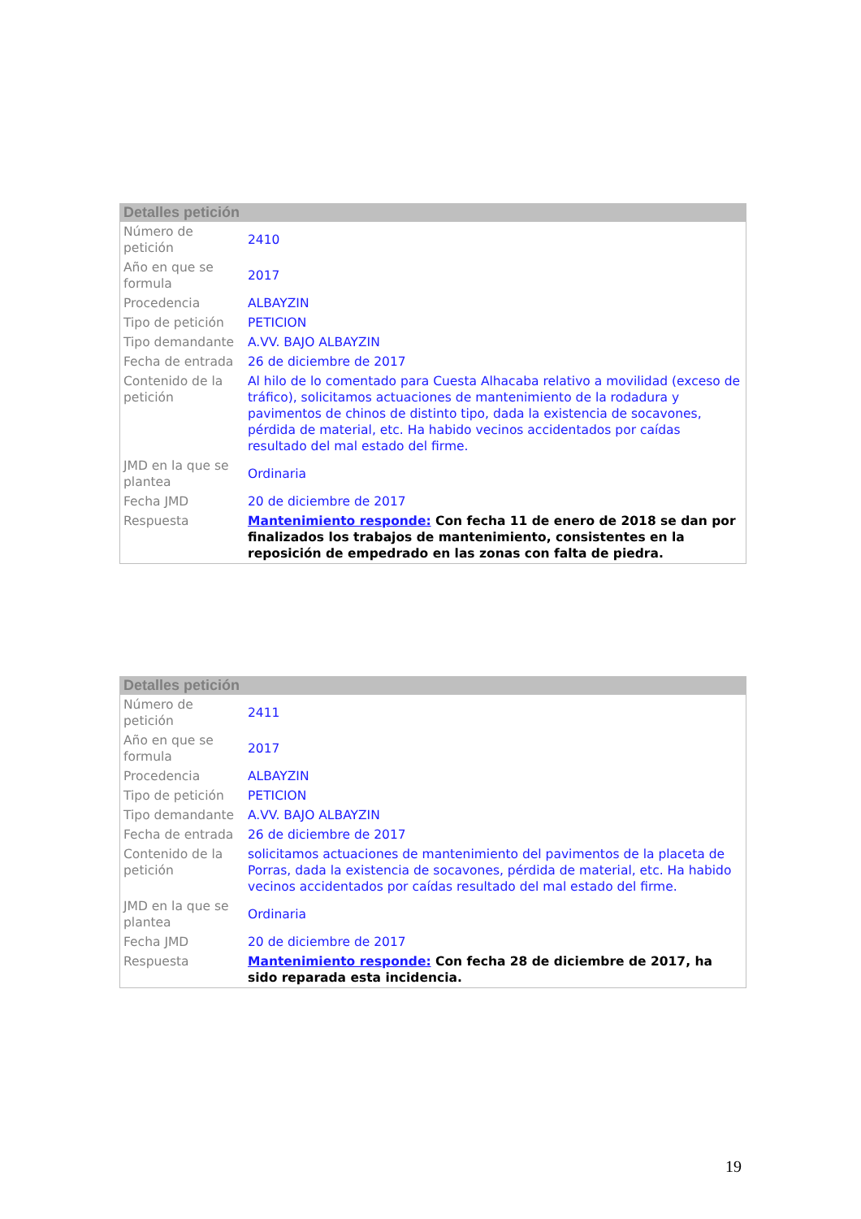Detalles petición
| Número de petición | 2410 |
| Año en que se formula | 2017 |
| Procedencia | ALBAYZIN |
| Tipo de petición | PETICION |
| Tipo demandante | A.VV. BAJO ALBAYZIN |
| Fecha de entrada | 26 de diciembre de 2017 |
| Contenido de la petición | Al hilo de lo comentado para Cuesta Alhacaba relativo a movilidad (exceso de tráfico), solicitamos actuaciones de mantenimiento de la rodadura y pavimentos de chinos de distinto tipo, dada la existencia de socavones, pérdida de material, etc. Ha habido vecinos accidentados por caídas resultado del mal estado del firme. |
| JMD en la que se plantea | Ordinaria |
| Fecha JMD | 20 de diciembre de 2017 |
| Respuesta | Mantenimiento responde: Con fecha 11 de enero de 2018 se dan por finalizados los trabajos de mantenimiento, consistentes en la reposición de empedrado en las zonas con falta de piedra. |
Detalles petición
| Número de petición | 2411 |
| Año en que se formula | 2017 |
| Procedencia | ALBAYZIN |
| Tipo de petición | PETICION |
| Tipo demandante | A.VV. BAJO ALBAYZIN |
| Fecha de entrada | 26 de diciembre de 2017 |
| Contenido de la petición | solicitamos actuaciones de mantenimiento del pavimentos de la placeta de Porras, dada la existencia de socavones, pérdida de material, etc. Ha habido vecinos accidentados por caídas resultado del mal estado del firme. |
| JMD en la que se plantea | Ordinaria |
| Fecha JMD | 20 de diciembre de 2017 |
| Respuesta | Mantenimiento responde: Con fecha 28 de diciembre de 2017, ha sido reparada esta incidencia. |
19